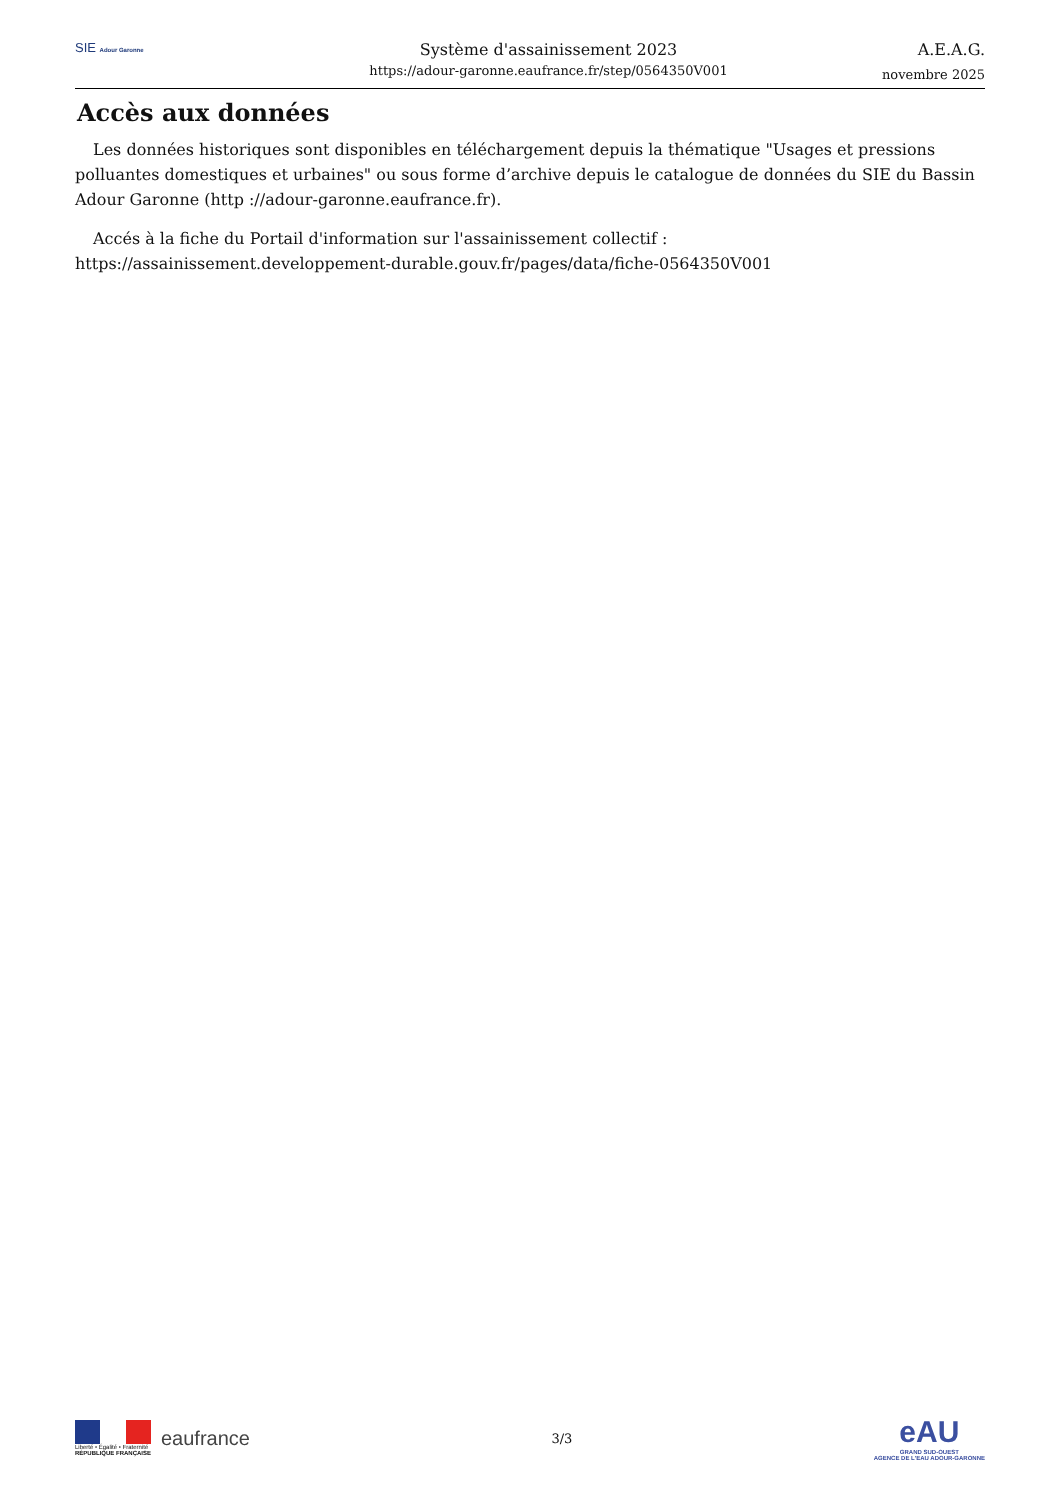SIE Adour Garonne
Système d'assainissement 2023
https://adour-garonne.eaufrance.fr/step/0564350V001
A.E.A.G.
novembre 2025
Accès aux données
Les données historiques sont disponibles en téléchargement depuis la thématique "Usages et pressions polluantes domestiques et urbaines" ou sous forme d’archive depuis le catalogue de données du SIE du Bassin Adour Garonne (http ://adour-garonne.eaufrance.fr).
Accés à la fiche du Portail d'information sur l'assainissement collectif : https://assainissement.developpement-durable.gouv.fr/pages/data/fiche-0564350V001
Liberté • Égalité • Fraternité
RÉPUBLIQUE FRANÇAISE
eaufrance
3/3
eAU
GRAND SUD-OUEST
AGENCE DE L'EAU ADOUR-GARONNE